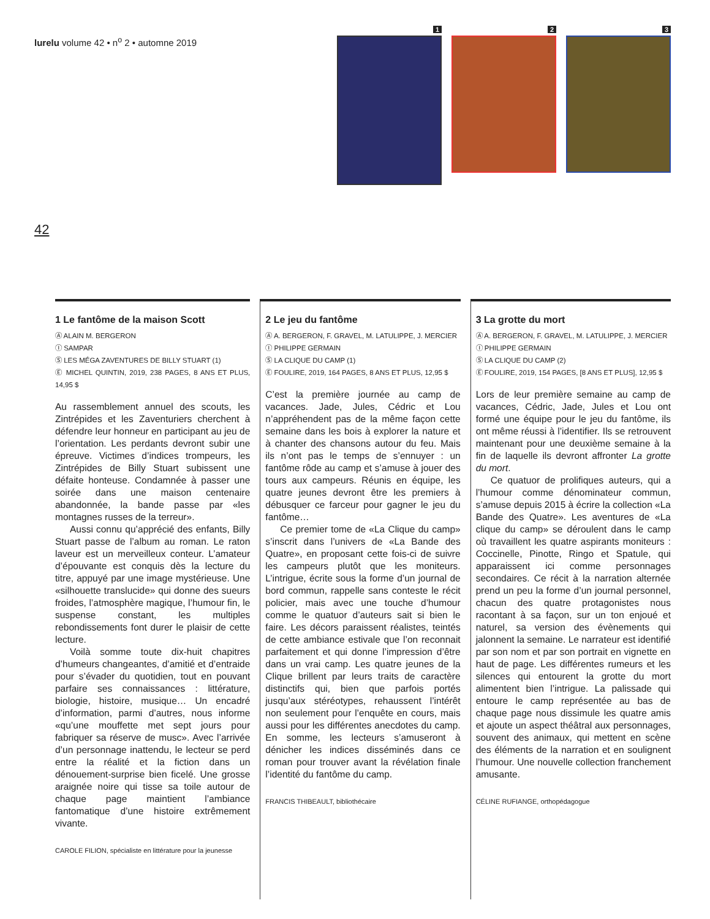lurelu volume 42 • n<sup>o</sup> 2 • automne 2019
1 2 3
42
1 Le fantôme de la maison Scott
Ⓐ ALAIN M. BERGERON
Ⓘ SAMPAR
Ⓢ LES MÉGA ZAVENTURES DE BILLY STUART (1)
Ⓔ MICHEL QUINTIN, 2019, 238 PAGES, 8 ANS ET PLUS, 14,95 $
Au rassemblement annuel des scouts, les Zintrépides et les Zaventuriers cherchent à défendre leur honneur en participant au jeu de l’orientation. Les perdants devront subir une épreuve. Victimes d’indices trompeurs, les Zintrépides de Billy Stuart subissent une défaite honteuse. Condamnée à passer une soirée dans une maison centenaire abandonnée, la bande passe par «les montagnes russes de la terreur».
Aussi connu qu’apprécié des enfants, Billy Stuart passe de l’album au roman. Le raton laveur est un merveilleux conteur. L’amateur d’épouvante est conquis dès la lecture du titre, appuyé par une image mystérieuse. Une «silhouette translucide» qui donne des sueurs froides, l’atmosphère magique, l’humour fin, le suspense constant, les multiples rebondissements font durer le plaisir de cette lecture.
Voilà somme toute dix-huit chapitres d’humeurs changeantes, d’amitié et d’entraide pour s’évader du quotidien, tout en pouvant parfaire ses connaissances : littérature, biologie, histoire, musique… Un encadré d’information, parmi d’autres, nous informe «qu’une mouffette met sept jours pour fabriquer sa réserve de musc». Avec l’arrivée d’un personnage inattendu, le lecteur se perd entre la réalité et la fiction dans un dénouement-surprise bien ficelé. Une grosse araignée noire qui tisse sa toile autour de chaque page maintient l’ambiance fantomatique d’une histoire extrêmement vivante.
CAROLE FILION, spécialiste en littérature pour la jeunesse
2 Le jeu du fantôme
Ⓐ A. BERGERON, F. GRAVEL, M. LATULIPPE, J. MERCIER
Ⓘ PHILIPPE GERMAIN
Ⓢ LA CLIQUE DU CAMP (1)
Ⓔ FOULIRE, 2019, 164 PAGES, 8 ANS ET PLUS, 12,95 $
C’est la première journée au camp de vacances. Jade, Jules, Cédric et Lou n’appréhendent pas de la même façon cette semaine dans les bois à explorer la nature et à chanter des chansons autour du feu. Mais ils n’ont pas le temps de s’ennuyer : un fantôme rôde au camp et s’amuse à jouer des tours aux campeurs. Réunis en équipe, les quatre jeunes devront être les premiers à débusquer ce farceur pour gagner le jeu du fantôme…
Ce premier tome de «La Clique du camp» s’inscrit dans l’univers de «La Bande des Quatre», en proposant cette fois-ci de suivre les campeurs plutôt que les moniteurs. L’intrigue, écrite sous la forme d’un journal de bord commun, rappelle sans conteste le récit policier, mais avec une touche d’humour comme le quatuor d’auteurs sait si bien le faire. Les décors paraissent réalistes, teintés de cette ambiance estivale que l’on reconnait parfaitement et qui donne l’impression d’être dans un vrai camp. Les quatre jeunes de la Clique brillent par leurs traits de caractère distinctifs qui, bien que parfois portés jusqu’aux stéréotypes, rehaussent l’intérêt non seulement pour l’enquête en cours, mais aussi pour les différentes anecdotes du camp. En somme, les lecteurs s’amuseront à dénicher les indices disséminés dans ce roman pour trouver avant la révélation finale l’identité du fantôme du camp.
FRANCIS THIBEAULT, bibliothécaire
3 La grotte du mort
Ⓐ A. BERGERON, F. GRAVEL, M. LATULIPPE, J. MERCIER
Ⓘ PHILIPPE GERMAIN
Ⓢ LA CLIQUE DU CAMP (2)
Ⓔ FOULIRE, 2019, 154 PAGES, [8 ANS ET PLUS], 12,95 $
Lors de leur première semaine au camp de vacances, Cédric, Jade, Jules et Lou ont formé une équipe pour le jeu du fantôme, ils ont même réussi à l’identifier. Ils se retrouvent maintenant pour une deuxième semaine à la fin de laquelle ils devront affronter La grotte du mort.
Ce quatuor de prolifiques auteurs, qui a l’humour comme dénominateur commun, s’amuse depuis 2015 à écrire la collection «La Bande des Quatre». Les aventures de «La clique du camp» se déroulent dans le camp où travaillent les quatre aspirants moniteurs : Coccinelle, Pinotte, Ringo et Spatule, qui apparaissent ici comme personnages secondaires. Ce récit à la narration alternée prend un peu la forme d’un journal personnel, chacun des quatre protagonistes nous racontant à sa façon, sur un ton enjoué et naturel, sa version des évènements qui jalonnent la semaine. Le narrateur est identifié par son nom et par son portrait en vignette en haut de page. Les différentes rumeurs et les silences qui entourent la grotte du mort alimentent bien l’intrigue. La palissade qui entoure le camp représentée au bas de chaque page nous dissimule les quatre amis et ajoute un aspect théâtral aux personnages, souvent des animaux, qui mettent en scène des éléments de la narration et en soulignent l’humour. Une nouvelle collection franchement amusante.
CÉLINE RUFIANGE, orthopédagogue